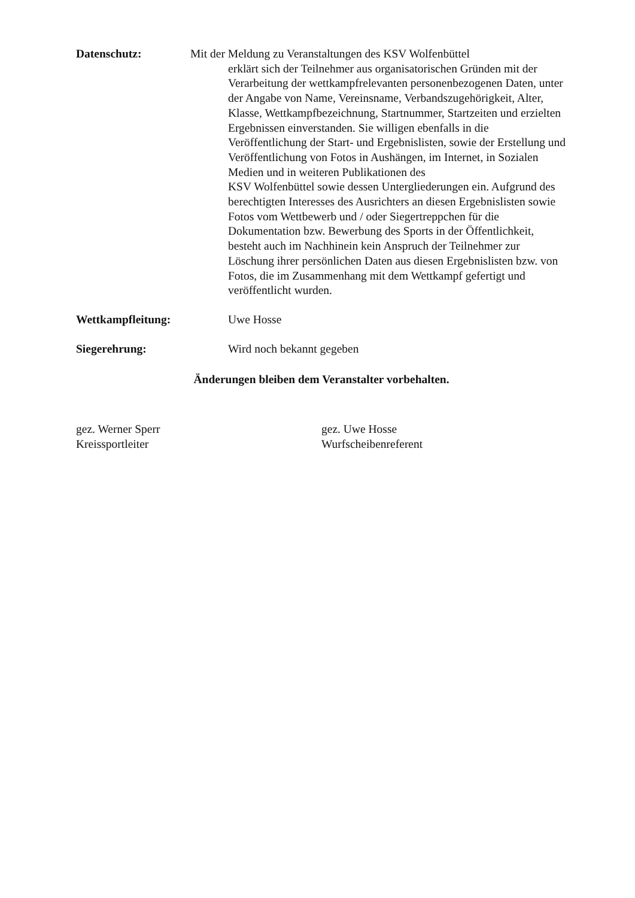Datenschutz: Mit der Meldung zu Veranstaltungen des KSV Wolfenbüttel
erklärt sich der Teilnehmer aus organisatorischen Gründen mit der Verarbeitung der wettkampfrelevanten personenbezogenen Daten, unter der Angabe von Name, Vereinsname, Verbandszugehörigkeit, Alter, Klasse, Wettkampfbezeichnung, Startnummer, Startzeiten und erzielten Ergebnissen einverstanden. Sie willigen ebenfalls in die Veröffentlichung der Start- und Ergebnislisten, sowie der Erstellung und Veröffentlichung von Fotos in Aushängen, im Internet, in Sozialen Medien und in weiteren Publikationen des
KSV Wolfenbüttel sowie dessen Untergliederungen ein. Aufgrund des berechtigten Interesses des Ausrichters an diesen Ergebnislisten sowie Fotos vom Wettbewerb und / oder Siegertreppchen für die Dokumentation bzw. Bewerbung des Sports in der Öffentlichkeit, besteht auch im Nachhinein kein Anspruch der Teilnehmer zur Löschung ihrer persönlichen Daten aus diesen Ergebnislisten bzw. von Fotos, die im Zusammenhang mit dem Wettkampf gefertigt und veröffentlicht wurden.
Wettkampfleitung: Uwe Hosse
Siegerehrung: Wird noch bekannt gegeben
Änderungen bleiben dem Veranstalter vorbehalten.
gez. Werner Sperr
Kreissportleiter
gez. Uwe Hosse
Wurfscheibenreferent